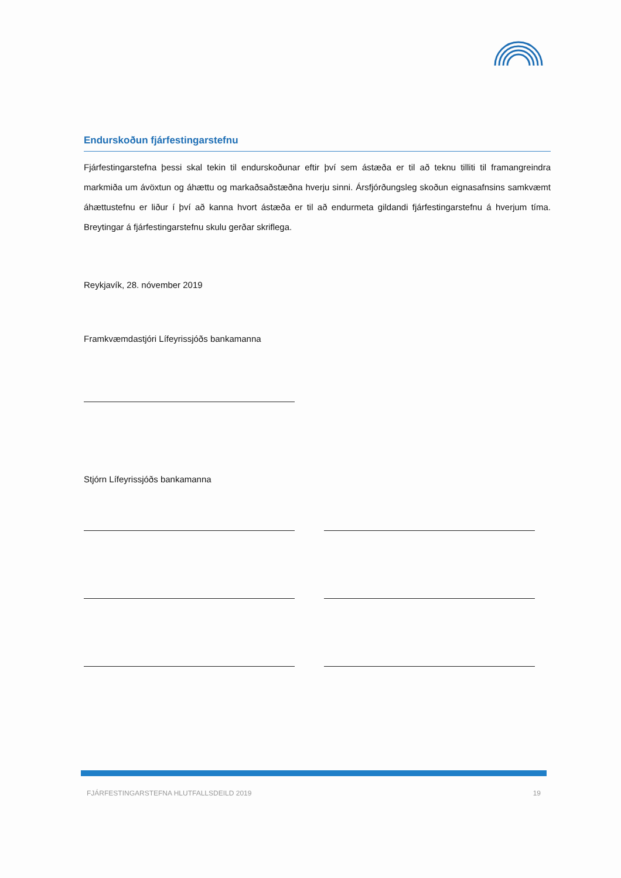Endurskoðun fjárfestingarstefnu
Fjárfestingarstefna þessi skal tekin til endurskoðunar eftir því sem ástæða er til að teknu tilliti til framangreindra markmiða um ávöxtun og áhættu og markaðsaðstæðna hverju sinni. Ársfjórðungsleg skoðun eignasafnsins samkvæmt áhættustefnu er liður í því að kanna hvort ástæða er til að endurmeta gildandi fjárfestingarstefnu á hverjum tíma. Breytingar á fjárfestingarstefnu skulu gerðar skriflega.
Reykjavík, 28. nóvember 2019
Framkvæmdastjóri Lífeyrissjóðs bankamanna
Stjórn Lífeyrissjóðs bankamanna
FJÁRFESTINGARSTEFNA HLUTFALLSDEILD 2019 19